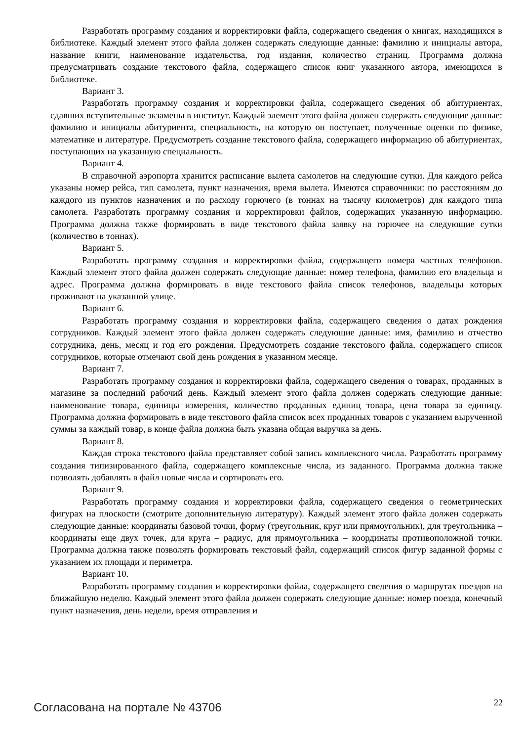Разработать программу создания и корректировки файла, содержащего сведения о книгах, находящихся в библиотеке. Каждый элемент этого файла должен содержать следующие данные: фамилию и инициалы автора, название книги, наименование издательства, год издания, количество страниц. Программа должна предусматривать создание текстового файла, содержащего список книг указанного автора, имеющихся в библиотеке.
Вариант 3.
Разработать программу создания и корректировки файла, содержащего сведения об абитуриентах, сдавших вступительные экзамены в институт. Каждый элемент этого файла должен содержать следующие данные: фамилию и инициалы абитуриента, специальность, на которую он поступает, полученные оценки по физике, математике и литературе. Предусмотреть создание текстового файла, содержащего информацию об абитуриентах, поступающих на указанную специальность.
Вариант 4.
В справочной аэропорта хранится расписание вылета самолетов на следующие сутки. Для каждого рейса указаны номер рейса, тип самолета, пункт назначения, время вылета. Имеются справочники: по расстояниям до каждого из пунктов назначения и по расходу горючего (в тоннах на тысячу километров) для каждого типа самолета. Разработать программу создания и корректировки файлов, содержащих указанную информацию. Программа должна также формировать в виде текстового файла заявку на горючее на следующие сутки (количество в тоннах).
Вариант 5.
Разработать программу создания и корректировки файла, содержащего номера частных телефонов. Каждый элемент этого файла должен содержать следующие данные: номер телефона, фамилию его владельца и адрес. Программа должна формировать в виде текстового файла список телефонов, владельцы которых проживают на указанной улице.
Вариант 6.
Разработать программу создания и корректировки файла, содержащего сведения о датах рождения сотрудников. Каждый элемент этого файла должен содержать следующие данные: имя, фамилию и отчество сотрудника, день, месяц и год его рождения. Предусмотреть создание текстового файла, содержащего список сотрудников, которые отмечают свой день рождения в указанном месяце.
Вариант 7.
Разработать программу создания и корректировки файла, содержащего сведения о товарах, проданных в магазине за последний рабочий день. Каждый элемент этого файла должен содержать следующие данные: наименование товара, единицы измерения, количество проданных единиц товара, цена товара за единицу. Программа должна формировать в виде текстового файла список всех проданных товаров с указанием вырученной суммы за каждый товар, в конце файла должна быть указана общая выручка за день.
Вариант 8.
Каждая строка текстового файла представляет собой запись комплексного числа. Разработать программу создания типизированного файла, содержащего комплексные числа, из заданного. Программа должна также позволять добавлять в файл новые числа и сортировать его.
Вариант 9.
Разработать программу создания и корректировки файла, содержащего сведения о геометрических фигурах на плоскости (смотрите дополнительную литературу). Каждый элемент этого файла должен содержать следующие данные: координаты базовой точки, форму (треугольник, круг или прямоугольник), для треугольника – координаты еще двух точек, для круга – радиус, для прямоугольника – координаты противоположной точки. Программа должна также позволять формировать текстовый файл, содержащий список фигур заданной формы с указанием их площади и периметра.
Вариант 10.
Разработать программу создания и корректировки файла, содержащего сведения о маршрутах поездов на ближайшую неделю. Каждый элемент этого файла должен содержать следующие данные: номер поезда, конечный пункт назначения, день недели, время отправления и
Согласована на портале № 43706 22